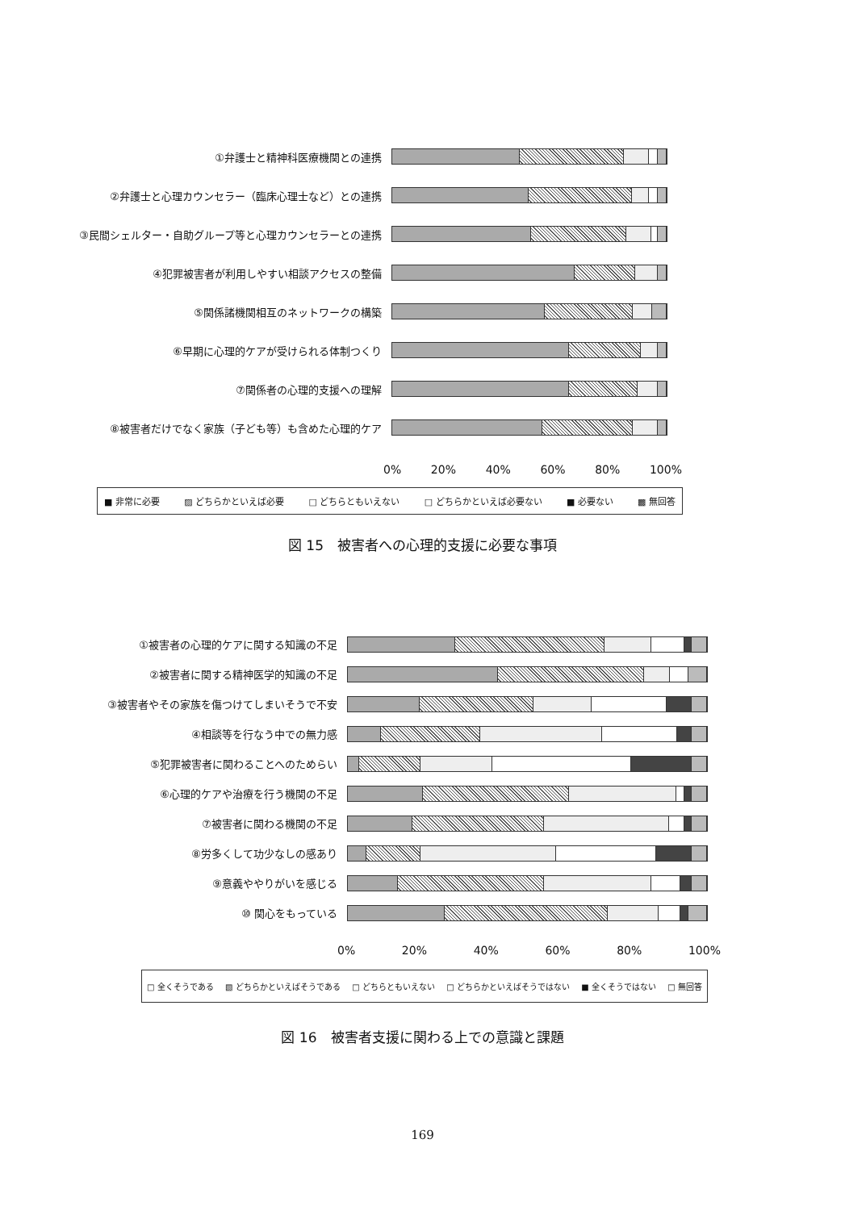①弁護士と精神科医療機関との連携
②弁護士と心理カウンセラー（臨床心理士など）との連携
③民間シェルター・自助グループ等と心理カウンセラーとの連携
④犯罪被害者が利用しやすい相談アクセスの整備
⑤関係諸機関相互のネットワークの構築
⑥早期に心理的ケアが受けられる体制つくり
⑦関係者の心理的支援への理解
⑧被害者だけでなく家族（子ども等）も含めた心理的ケア
0% 20% 40% 60% 80% 100%
■ 非常に必要 ▨ どちらかといえば必要 □ どちらともいえない □ どちらかといえば必要ない ■ 必要ない ▩ 無回答
図 15　被害者への心理的支援に必要な事項
①被害者の心理的ケアに関する知識の不足
②被害者に関する精神医学的知識の不足
③被害者やその家族を傷つけてしまいそうで不安
④相談等を行なう中での無力感
⑤犯罪被害者に関わることへのためらい
⑥心理的ケアや治療を行う機関の不足
⑦被害者に関わる機関の不足
⑧労多くして功少なしの感あり
⑨意義ややりがいを感じる
⑩ 関心をもっている
0% 20% 40% 60% 80% 100%
□ 全くそうである ▧ どちらかといえばそうである □ どちらともいえない □ どちらかといえばそうではない ■ 全くそうではない □ 無回答
図 16　被害者支援に関わる上での意識と課題
169